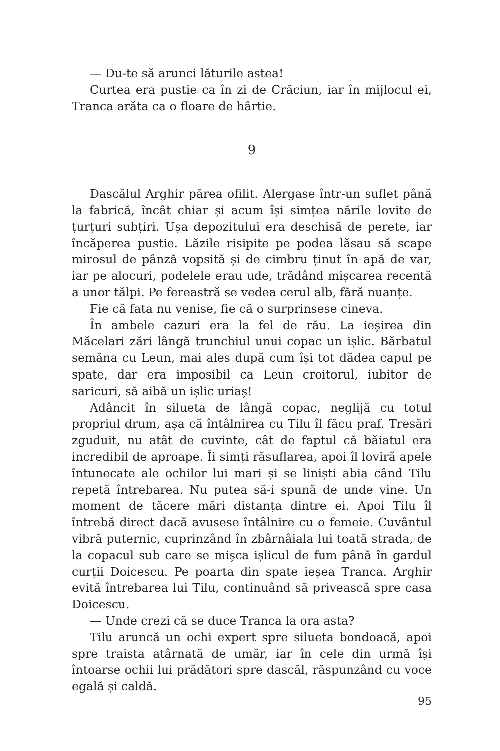— Du-te să arunci lăturile astea!
Curtea era pustie ca în zi de Crăciun, iar în mijlocul ei, Tranca arăta ca o floare de hârtie.
9
Dascălul Arghir părea ofilit. Alergase într-un suflet până la fabrică, încât chiar și acum își simțea nările lovite de țurțuri subțiri. Ușa depozitului era deschisă de perete, iar încăperea pustie. Lăzile risipite pe podea lăsau să scape mirosul de pânză vopsită și de cimbru ținut în apă de var, iar pe alocuri, podelele erau ude, trădând mișcarea recentă a unor tălpi. Pe fereastră se vedea cerul alb, fără nuanțe.
Fie că fata nu venise, fie că o surprinsese cineva.
În ambele cazuri era la fel de rău. La ieșirea din Măcelari zări lângă trunchiul unui copac un ișlic. Bărbatul semăna cu Leun, mai ales după cum își tot dădea capul pe spate, dar era imposibil ca Leun croitorul, iubitor de saricuri, să aibă un ișlic uriaș!
Adâncit în silueta de lângă copac, neglijă cu totul propriul drum, așa că întâlnirea cu Tilu îl făcu praf. Tresări zguduit, nu atât de cuvinte, cât de faptul că băiatul era incredibil de aproape. Îi simți răsuflarea, apoi îl loviră apele întunecate ale ochilor lui mari și se liniști abia când Tilu repetă întrebarea. Nu putea să-i spună de unde vine. Un moment de tăcere mări distanța dintre ei. Apoi Tilu îl întrebă direct dacă avusese întâlnire cu o femeie. Cuvântul vibră puternic, cuprinzând în zbârnâiala lui toată strada, de la copacul sub care se mișca ișlicul de fum până în gardul curții Doicescu. Pe poarta din spate ieșea Tranca. Arghir evită întrebarea lui Tilu, continuând să privească spre casa Doicescu.
— Unde crezi că se duce Tranca la ora asta?
Tilu aruncă un ochi expert spre silueta bondoacă, apoi spre traista atârnată de umăr, iar în cele din urmă își întoarse ochii lui prădători spre dascăl, răspunzând cu voce egală și caldă.
95